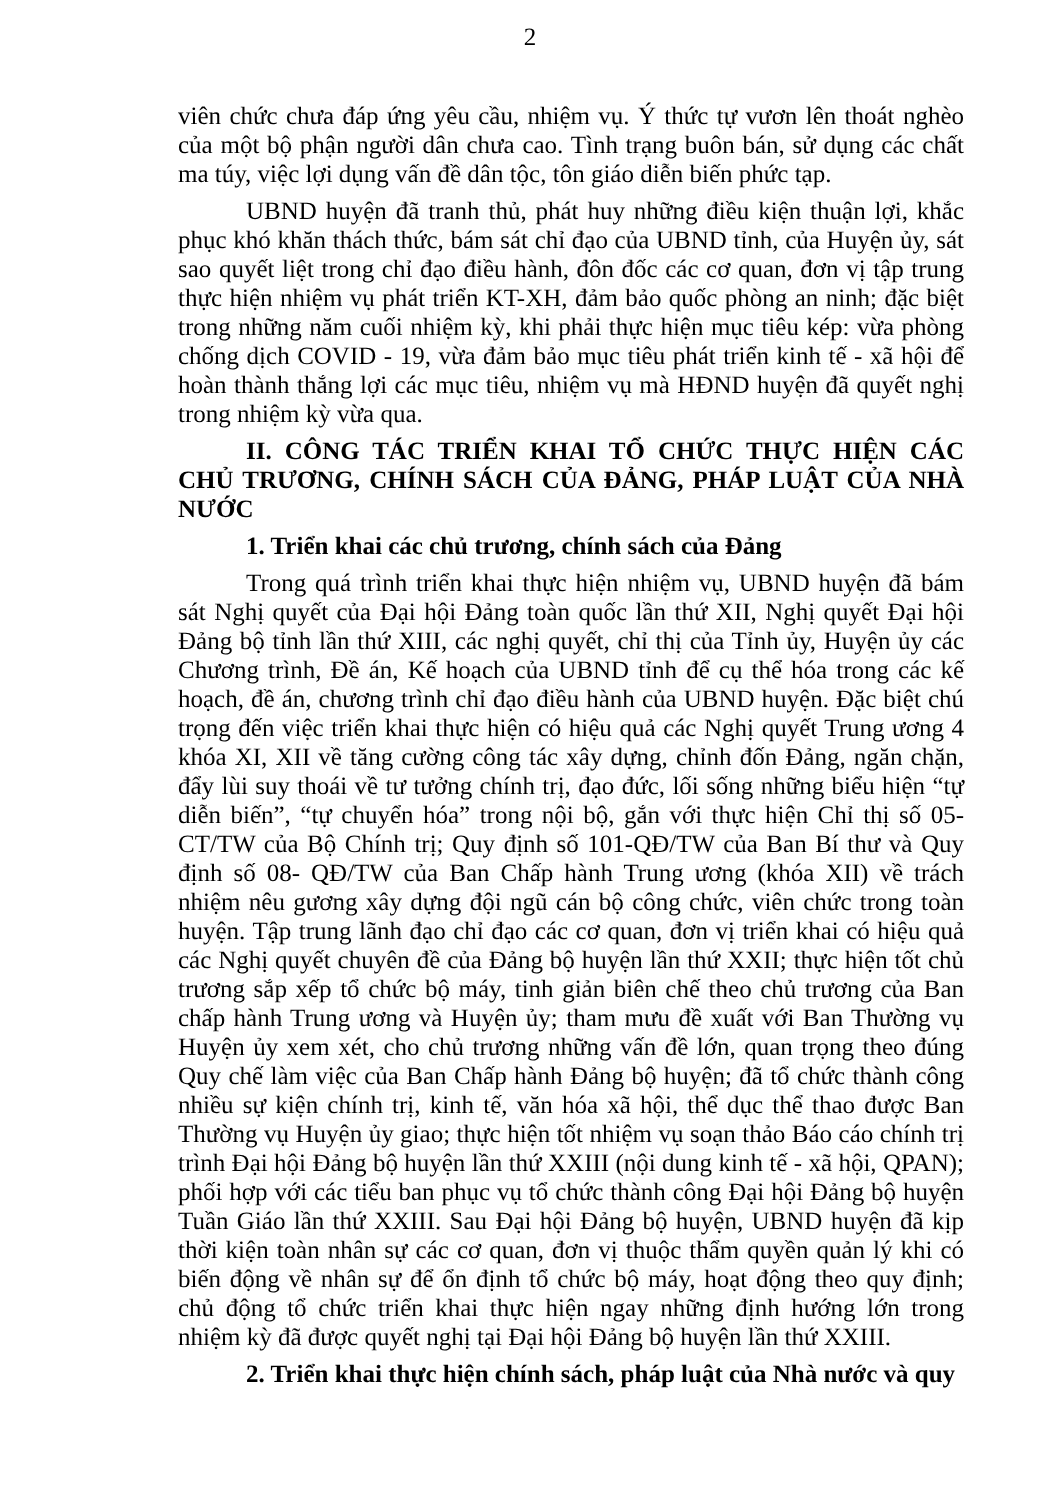2
viên chức chưa đáp ứng yêu cầu, nhiệm vụ. Ý thức tự vươn lên thoát nghèo của một bộ phận người dân chưa cao. Tình trạng buôn bán, sử dụng các chất ma túy, việc lợi dụng vấn đề dân tộc, tôn giáo diễn biến phức tạp.
UBND huyện đã tranh thủ, phát huy những điều kiện thuận lợi, khắc phục khó khăn thách thức, bám sát chỉ đạo của UBND tỉnh, của Huyện ủy, sát sao quyết liệt trong chỉ đạo điều hành, đôn đốc các cơ quan, đơn vị tập trung thực hiện nhiệm vụ phát triển KT-XH, đảm bảo quốc phòng an ninh; đặc biệt trong những năm cuối nhiệm kỳ, khi phải thực hiện mục tiêu kép: vừa phòng chống dịch COVID - 19, vừa đảm bảo mục tiêu phát triển kinh tế - xã hội để hoàn thành thắng lợi các mục tiêu, nhiệm vụ mà HĐND huyện đã quyết nghị trong nhiệm kỳ vừa qua.
II. CÔNG TÁC TRIỂN KHAI TỔ CHỨC THỰC HIỆN CÁC CHỦ TRƯƠNG, CHÍNH SÁCH CỦA ĐẢNG, PHÁP LUẬT CỦA NHÀ NƯỚC
1. Triển khai các chủ trương, chính sách của Đảng
Trong quá trình triển khai thực hiện nhiệm vụ, UBND huyện đã bám sát Nghị quyết của Đại hội Đảng toàn quốc lần thứ XII, Nghị quyết Đại hội Đảng bộ tỉnh lần thứ XIII, các nghị quyết, chỉ thị của Tỉnh ủy, Huyện ủy các Chương trình, Đề án, Kế hoạch của UBND tỉnh để cụ thể hóa trong các kế hoạch, đề án, chương trình chỉ đạo điều hành của UBND huyện. Đặc biệt chú trọng đến việc triển khai thực hiện có hiệu quả các Nghị quyết Trung ương 4 khóa XI, XII về tăng cường công tác xây dựng, chỉnh đốn Đảng, ngăn chặn, đẩy lùi suy thoái về tư tưởng chính trị, đạo đức, lối sống những biểu hiện “tự diễn biến”, “tự chuyển hóa” trong nội bộ, gắn với thực hiện Chỉ thị số 05-CT/TW của Bộ Chính trị; Quy định số 101-QĐ/TW của Ban Bí thư và Quy định số 08- QĐ/TW của Ban Chấp hành Trung ương (khóa XII) về trách nhiệm nêu gương xây dựng đội ngũ cán bộ công chức, viên chức trong toàn huyện. Tập trung lãnh đạo chỉ đạo các cơ quan, đơn vị triển khai có hiệu quả các Nghị quyết chuyên đề của Đảng bộ huyện lần thứ XXII; thực hiện tốt chủ trương sắp xếp tổ chức bộ máy, tinh giản biên chế theo chủ trương của Ban chấp hành Trung ương và Huyện ủy; tham mưu đề xuất với Ban Thường vụ Huyện ủy xem xét, cho chủ trương những vấn đề lớn, quan trọng theo đúng Quy chế làm việc của Ban Chấp hành Đảng bộ huyện; đã tổ chức thành công nhiều sự kiện chính trị, kinh tế, văn hóa xã hội, thể dục thể thao được Ban Thường vụ Huyện ủy giao; thực hiện tốt nhiệm vụ soạn thảo Báo cáo chính trị trình Đại hội Đảng bộ huyện lần thứ XXIII (nội dung kinh tế - xã hội, QPAN); phối hợp với các tiểu ban phục vụ tổ chức thành công Đại hội Đảng bộ huyện Tuần Giáo lần thứ XXIII. Sau Đại hội Đảng bộ huyện, UBND huyện đã kịp thời kiện toàn nhân sự các cơ quan, đơn vị thuộc thẩm quyền quản lý khi có biến động về nhân sự để ổn định tổ chức bộ máy, hoạt động theo quy định; chủ động tổ chức triển khai thực hiện ngay những định hướng lớn trong nhiệm kỳ đã được quyết nghị tại Đại hội Đảng bộ huyện lần thứ XXIII.
2. Triển khai thực hiện chính sách, pháp luật của Nhà nước và quy